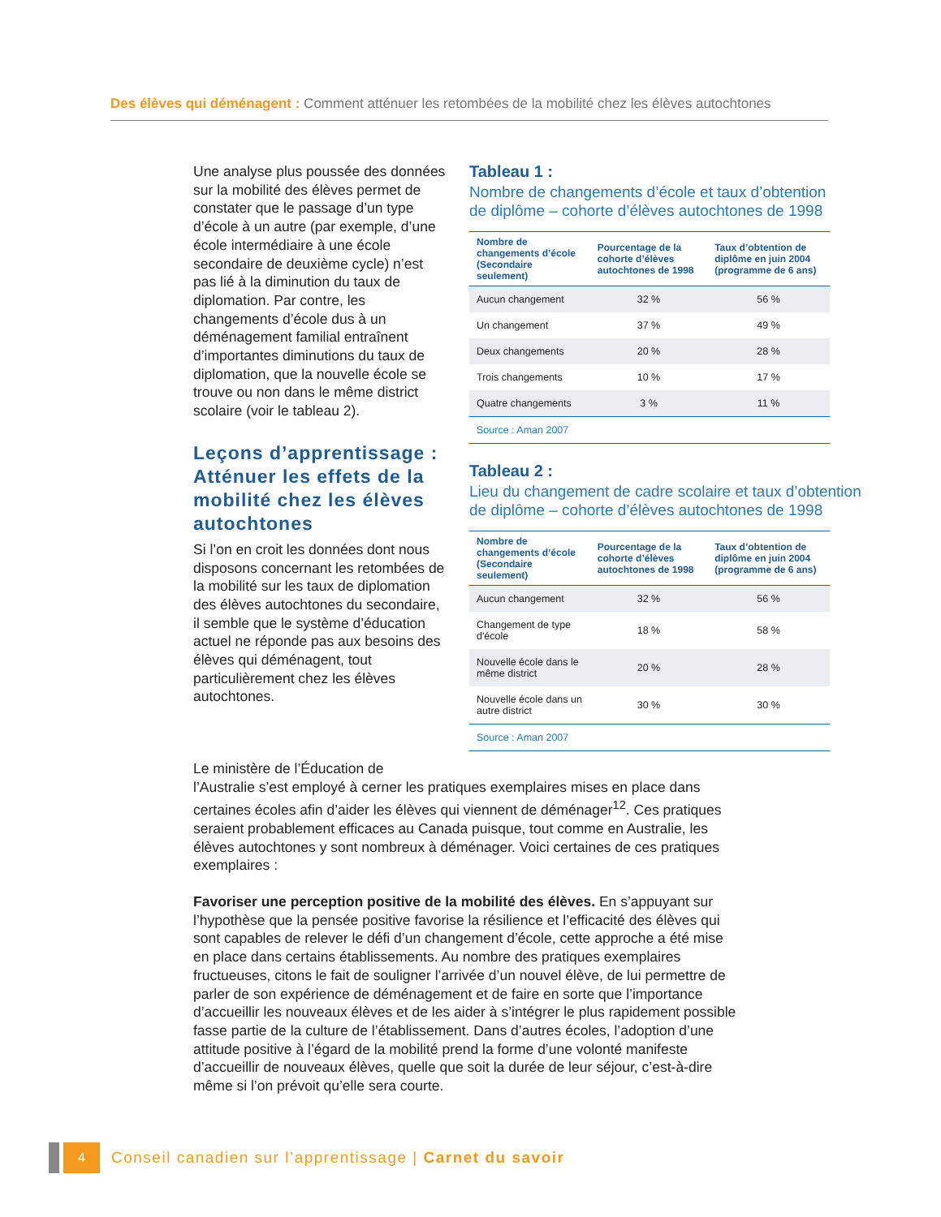Des élèves qui déménagent : Comment atténuer les retombées de la mobilité chez les élèves autochtones
Une analyse plus poussée des données sur la mobilité des élèves permet de constater que le passage d’un type d’école à un autre (par exemple, d’une école intermédiaire à une école secondaire de deuxième cycle) n’est pas lié à la diminution du taux de diplomation. Par contre, les changements d’école dus à un déménagement familial entraînent d’importantes diminutions du taux de diplomation, que la nouvelle école se trouve ou non dans le même district scolaire (voir le tableau 2).
Leçons d’apprentissage : Atténuer les effets de la mobilité chez les élèves autochtones
Si l’on en croit les données dont nous disposons concernant les retombées de la mobilité sur les taux de diplomation des élèves autochtones du secondaire, il semble que le système d’éducation actuel ne réponde pas aux besoins des élèves qui déménagent, tout particulièrement chez les élèves autochtones.
Tableau 1 :
Nombre de changements d’école et taux d’obtention
de diplôme – cohorte d’élèves autochtones de 1998
| Nombre de changements d’école (Secondaire seulement) | Pourcentage de la cohorte d’élèves autochtones de 1998 | Taux d’obtention de diplôme en juin 2004 (programme de 6 ans) |
| --- | --- | --- |
| Aucun changement | 32 % | 56 % |
| Un changement | 37 % | 49 % |
| Deux changements | 20 % | 28 % |
| Trois changements | 10 % | 17 % |
| Quatre changements | 3 % | 11 % |
| Source : Aman 2007 | | |
Tableau 2 :
Lieu du changement de cadre scolaire et taux d’obtention
de diplôme – cohorte d’élèves autochtones de 1998
| Nombre de changements d’école (Secondaire seulement) | Pourcentage de la cohorte d’élèves autochtones de 1998 | Taux d’obtention de diplôme en juin 2004 (programme de 6 ans) |
| --- | --- | --- |
| Aucun changement | 32 % | 56 % |
| Changement de type d'école | 18 % | 58 % |
| Nouvelle école dans le même district | 20 % | 28 % |
| Nouvelle école dans un autre district | 30 % | 30 % |
| Source : Aman 2007 | | |
Le ministère de l’Éducation de
l’Australie s’est employé à cerner les pratiques exemplaires mises en place dans certaines écoles afin d’aider les élèves qui viennent de déménager<sup>12</sup>. Ces pratiques seraient probablement efficaces au Canada puisque, tout comme en Australie, les élèves autochtones y sont nombreux à déménager. Voici certaines de ces pratiques exemplaires :
Favoriser une perception positive de la mobilité des élèves. En s’appuyant sur l’hypothèse que la pensée positive favorise la résilience et l’efficacité des élèves qui sont capables de relever le défi d’un changement d’école, cette approche a été mise en place dans certains établissements. Au nombre des pratiques exemplaires fructueuses, citons le fait de souligner l’arrivée d’un nouvel élève, de lui permettre de parler de son expérience de déménagement et de faire en sorte que l’importance d’accueillir les nouveaux élèves et de les aider à s’intégrer le plus rapidement possible fasse partie de la culture de l’établissement. Dans d’autres écoles, l’adoption d’une attitude positive à l’égard de la mobilité prend la forme d’une volonté manifeste d’accueillir de nouveaux élèves, quelle que soit la durée de leur séjour, c’est-à-dire même si l’on prévoit qu’elle sera courte.
4
Conseil canadien sur l’apprentissage | Carnet du savoir